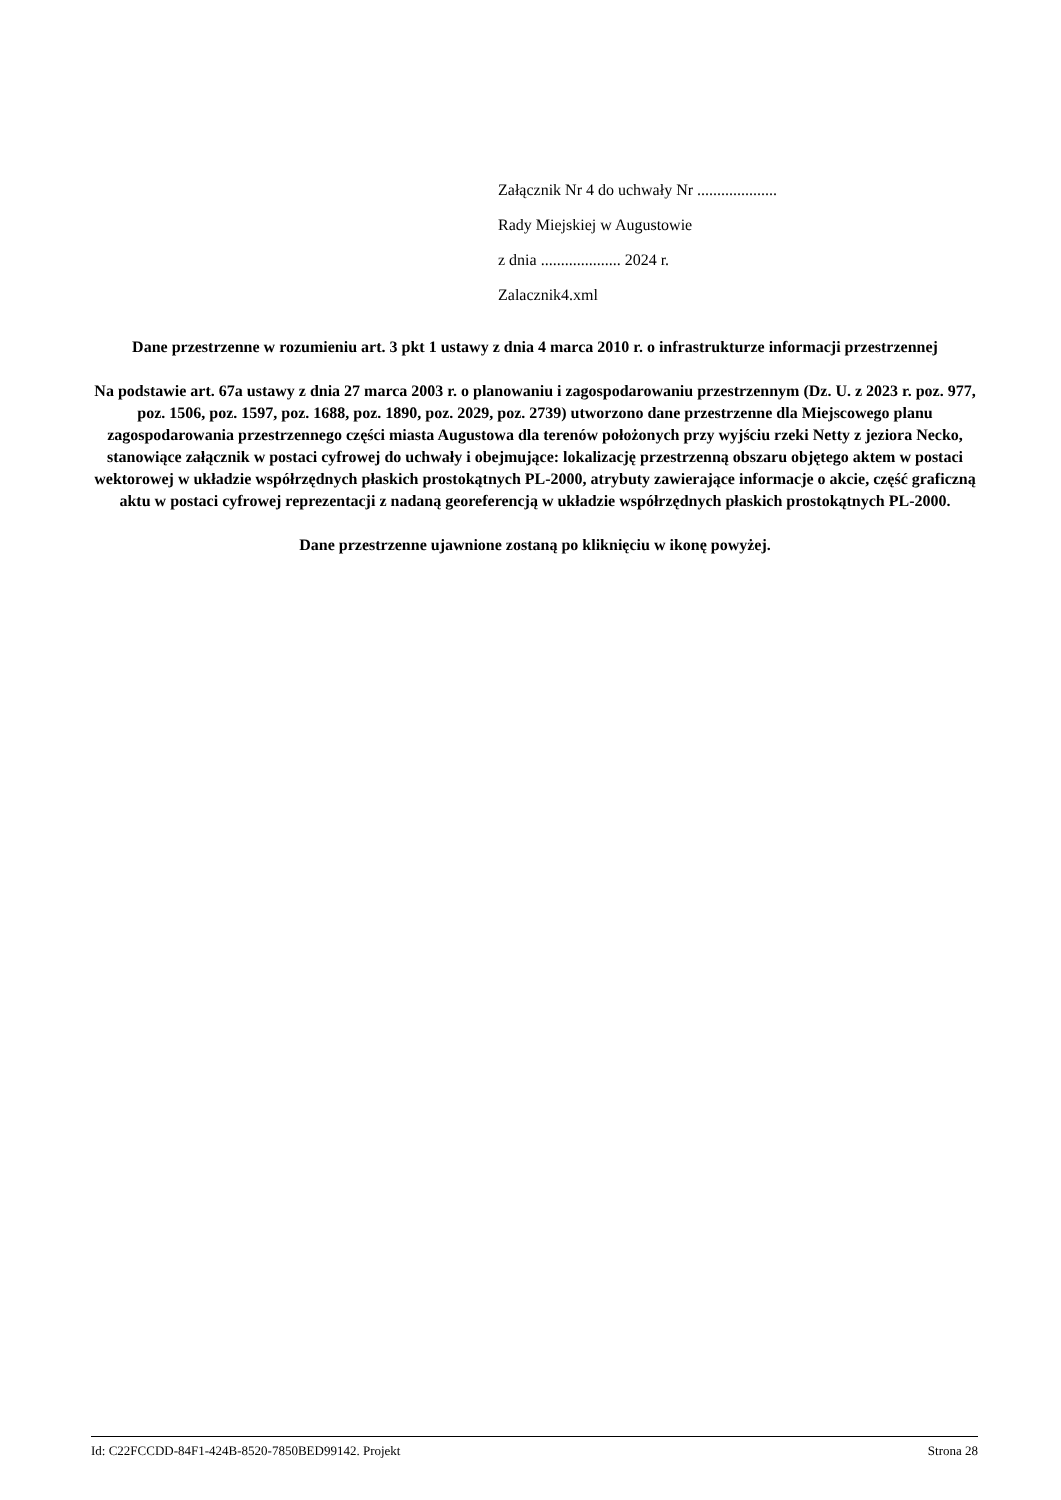Załącznik Nr 4 do uchwały Nr ....................
Rady Miejskiej w Augustowie
z dnia .................... 2024 r.
Zalacznik4.xml
Dane przestrzenne w rozumieniu art. 3 pkt 1 ustawy z dnia 4 marca 2010 r. o infrastrukturze informacji przestrzennej
Na podstawie art. 67a ustawy z dnia 27 marca 2003 r. o planowaniu i zagospodarowaniu przestrzennym (Dz. U. z 2023 r. poz. 977, poz. 1506, poz. 1597, poz. 1688, poz. 1890, poz. 2029, poz. 2739) utworzono dane przestrzenne dla Miejscowego planu zagospodarowania przestrzennego części miasta Augustowa dla terenów położonych przy wyjściu rzeki Netty z jeziora Necko, stanowiące załącznik w postaci cyfrowej do uchwały i obejmujące: lokalizację przestrzenną obszaru objętego aktem w postaci wektorowej w układzie współrzędnych płaskich prostokątnych PL-2000, atrybuty zawierające informacje o akcie, część graficzną aktu w postaci cyfrowej reprezentacji z nadaną georeferencją w układzie współrzędnych płaskich prostokątnych PL-2000.
Dane przestrzenne ujawnione zostaną po kliknięciu w ikonę powyżej.
Id: C22FCCDD-84F1-424B-8520-7850BED99142. Projekt Strona 28